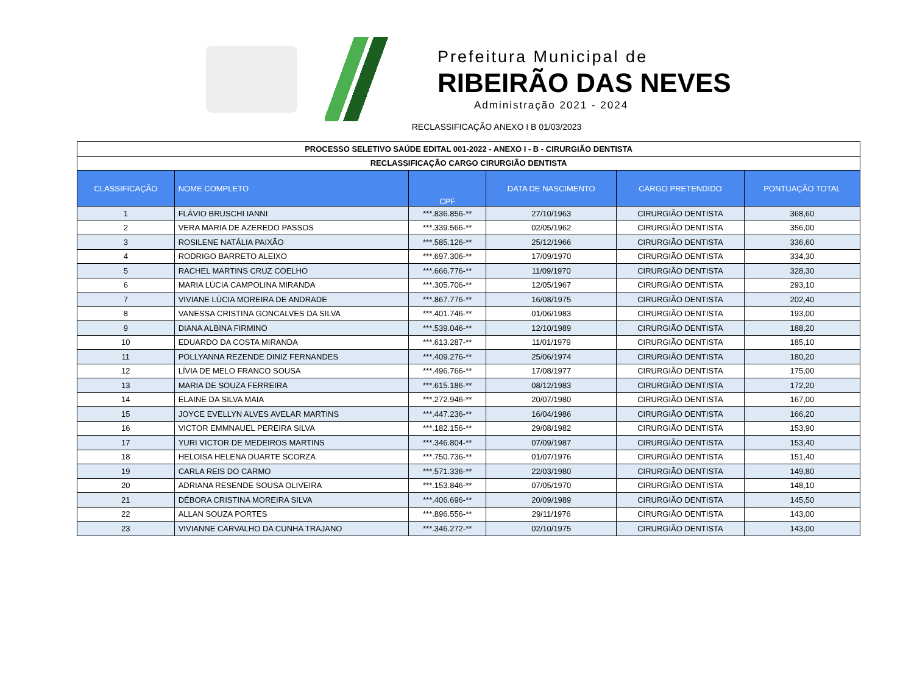Prefeitura Municipal de
RIBEIRÃO DAS NEVES
Administração 2021 - 2024
RECLASSIFICAÇÃO ANEXO I B 01/03/2023
| PROCESSO SELETIVO SAÚDE EDITAL 001-2022 - ANEXO I - B - CIRURGIÃO DENTISTA | | | | | |
| --- | --- | --- | --- | --- | --- |
| RECLASSIFICAÇÃO CARGO CIRURGIÃO DENTISTA | | | | | |
| CLASSIFICAÇÃO | NOME COMPLETO | CPF | DATA DE NASCIMENTO | CARGO PRETENDIDO | PONTUAÇÃO TOTAL |
| 1 | FLÁVIO BRUSCHI IANNI | ***.836.856-** | 27/10/1963 | CIRURGIÃO DENTISTA | 368,60 |
| 2 | VERA MARIA DE AZEREDO PASSOS | ***.339.566-** | 02/05/1962 | CIRURGIÃO DENTISTA | 356,00 |
| 3 | ROSILENE NATÁLIA PAIXÃO | ***.585.126-** | 25/12/1966 | CIRURGIÃO DENTISTA | 336,60 |
| 4 | RODRIGO BARRETO ALEIXO | ***.697.306-** | 17/09/1970 | CIRURGIÃO DENTISTA | 334,30 |
| 5 | RACHEL MARTINS CRUZ COELHO | ***.666.776-** | 11/09/1970 | CIRURGIÃO DENTISTA | 328,30 |
| 6 | MARIA LÚCIA CAMPOLINA MIRANDA | ***.305.706-** | 12/05/1967 | CIRURGIÃO DENTISTA | 293,10 |
| 7 | VIVIANE LÚCIA MOREIRA DE ANDRADE | ***.867.776-** | 16/08/1975 | CIRURGIÃO DENTISTA | 202,40 |
| 8 | VANESSA CRISTINA GONCALVES DA SILVA | ***.401.746-** | 01/06/1983 | CIRURGIÃO DENTISTA | 193,00 |
| 9 | DIANA ALBINA FIRMINO | ***.539.046-** | 12/10/1989 | CIRURGIÃO DENTISTA | 188,20 |
| 10 | EDUARDO DA COSTA MIRANDA | ***.613.287-** | 11/01/1979 | CIRURGIÃO DENTISTA | 185,10 |
| 11 | POLLYANNA REZENDE DINIZ FERNANDES | ***.409.276-** | 25/06/1974 | CIRURGIÃO DENTISTA | 180,20 |
| 12 | LÍVIA DE MELO FRANCO SOUSA | ***.496.766-** | 17/08/1977 | CIRURGIÃO DENTISTA | 175,00 |
| 13 | MARIA DE SOUZA FERREIRA | ***.615.186-** | 08/12/1983 | CIRURGIÃO DENTISTA | 172,20 |
| 14 | ELAINE DA SILVA MAIA | ***.272.946-** | 20/07/1980 | CIRURGIÃO DENTISTA | 167,00 |
| 15 | JOYCE EVELLYN ALVES AVELAR MARTINS | ***.447.236-** | 16/04/1986 | CIRURGIÃO DENTISTA | 166,20 |
| 16 | VICTOR EMMNAUEL PEREIRA SILVA | ***.182.156-** | 29/08/1982 | CIRURGIÃO DENTISTA | 153,90 |
| 17 | YURI VICTOR DE MEDEIROS MARTINS | ***.346.804-** | 07/09/1987 | CIRURGIÃO DENTISTA | 153,40 |
| 18 | HELOISA HELENA DUARTE SCORZA | ***.750.736-** | 01/07/1976 | CIRURGIÃO DENTISTA | 151,40 |
| 19 | CARLA REIS DO CARMO | ***.571.336-** | 22/03/1980 | CIRURGIÃO DENTISTA | 149,80 |
| 20 | ADRIANA RESENDE SOUSA OLIVEIRA | ***.153.846-** | 07/05/1970 | CIRURGIÃO DENTISTA | 148,10 |
| 21 | DÉBORA CRISTINA MOREIRA SILVA | ***.406.696-** | 20/09/1989 | CIRURGIÃO DENTISTA | 145,50 |
| 22 | ALLAN SOUZA PORTES | ***.896.556-** | 29/11/1976 | CIRURGIÃO DENTISTA | 143,00 |
| 23 | VIVIANNE CARVALHO DA CUNHA TRAJANO | ***.346.272-** | 02/10/1975 | CIRURGIÃO DENTISTA | 143,00 |